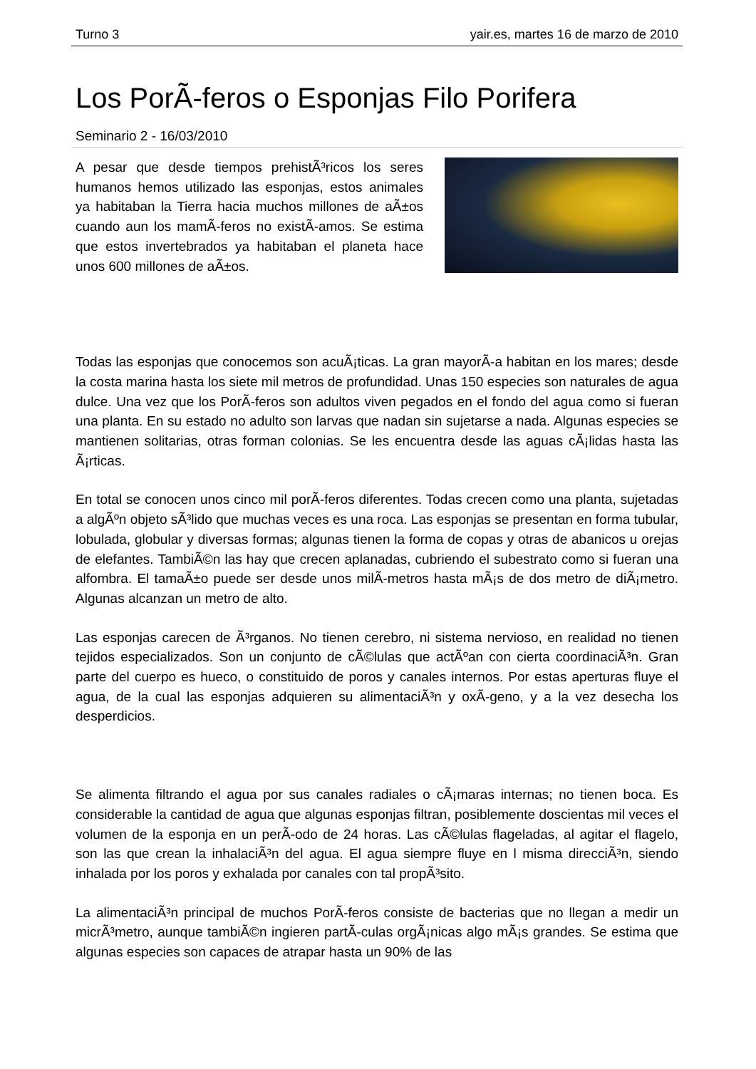Turno 3 yair.es, martes 16 de marzo de 2010
Los PorÃ-feros o Esponjas Filo Porifera
Seminario 2 - 16/03/2010
A pesar que desde tiempos prehistÃ³ricos los seres humanos hemos utilizado las esponjas, estos animales ya habitaban la Tierra hacia muchos millones de aÃ±os cuando aun los mamÃ-feros no existÃ-amos. Se estima que estos invertebrados ya habitaban el planeta hace unos 600 millones de aÃ±os.
Todas las esponjas que conocemos son acuÃ¡ticas. La gran mayorÃ-a habitan en los mares; desde la costa marina hasta los siete mil metros de profundidad. Unas 150 especies son naturales de agua dulce. Una vez que los PorÃ-feros son adultos viven pegados en el fondo del agua como si fueran una planta. En su estado no adulto son larvas que nadan sin sujetarse a nada. Algunas especies se mantienen solitarias, otras forman colonias. Se les encuentra desde las aguas cÃ¡lidas hasta las Ã¡rticas.
En total se conocen unos cinco mil porÃ-feros diferentes. Todas crecen como una planta, sujetadas a algÃºn objeto sÃ³lido que muchas veces es una roca. Las esponjas se presentan en forma tubular, lobulada, globular y diversas formas; algunas tienen la forma de copas y otras de abanicos u orejas de elefantes. TambiÃ©n las hay que crecen aplanadas, cubriendo el subestrato como si fueran una alfombra. El tamaÃ±o puede ser desde unos milÃ-metros hasta mÃ¡s de dos metro de diÃ¡metro. Algunas alcanzan un metro de alto.
Las esponjas carecen de Ã³rganos. No tienen cerebro, ni sistema nervioso, en realidad no tienen tejidos especializados. Son un conjunto de cÃ©lulas que actÃºan con cierta coordinaciÃ³n. Gran parte del cuerpo es hueco, o constituido de poros y canales internos. Por estas aperturas fluye el agua, de la cual las esponjas adquieren su alimentaciÃ³n y oxÃ-geno, y a la vez desecha los desperdicios.
Se alimenta filtrando el agua por sus canales radiales o cÃ¡maras internas; no tienen boca. Es considerable la cantidad de agua que algunas esponjas filtran, posiblemente doscientas mil veces el volumen de la esponja en un perÃ-odo de 24 horas. Las cÃ©lulas flageladas, al agitar el flagelo, son las que crean la inhalaciÃ³n del agua. El agua siempre fluye en l misma direcciÃ³n, siendo inhalada por los poros y exhalada por canales con tal propÃ³sito.
La alimentaciÃ³n principal de muchos PorÃ-feros consiste de bacterias que no llegan a medir un micrÃ³metro, aunque tambiÃ©n ingieren partÃ-culas orgÃ¡nicas algo mÃ¡s grandes. Se estima que algunas especies son capaces de atrapar hasta un 90% de las